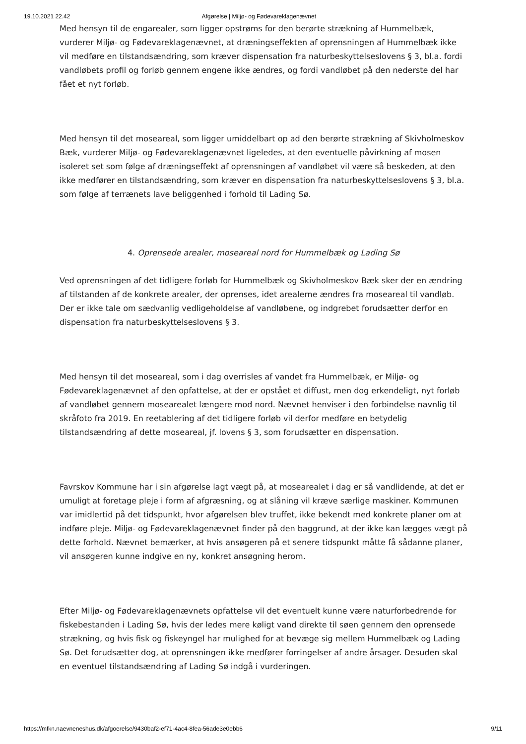19.10.2021 22.42 Afgørelse | Miljø- og Fødevareklagenævnet
Med hensyn til de engarealer, som ligger opstrøms for den berørte strækning af Hummelbæk, vurderer Miljø- og Fødevareklagenævnet, at dræningseffekten af oprensningen af Hummelbæk ikke vil medføre en tilstandsændring, som kræver dispensation fra naturbeskyttelseslovens § 3, bl.a. fordi vandløbets profil og forløb gennem engene ikke ændres, og fordi vandløbet på den nederste del har fået et nyt forløb.
Med hensyn til det moseareal, som ligger umiddelbart op ad den berørte strækning af Skivholmeskov Bæk, vurderer Miljø- og Fødevareklagenævnet ligeledes, at den eventuelle påvirkning af mosen isoleret set som følge af dræningseffekt af oprensningen af vandløbet vil være så beskeden, at den ikke medfører en tilstandsændring, som kræver en dispensation fra naturbeskyttelseslovens § 3, bl.a. som følge af terrænets lave beliggenhed i forhold til Lading Sø.
4. Oprensede arealer, moseareal nord for Hummelbæk og Lading Sø
Ved oprensningen af det tidligere forløb for Hummelbæk og Skivholmeskov Bæk sker der en ændring af tilstanden af de konkrete arealer, der oprenses, idet arealerne ændres fra moseareal til vandløb. Der er ikke tale om sædvanlig vedligeholdelse af vandløbene, og indgrebet forudsætter derfor en dispensation fra naturbeskyttelseslovens § 3.
Med hensyn til det moseareal, som i dag overrisles af vandet fra Hummelbæk, er Miljø- og Fødevareklagenævnet af den opfattelse, at der er opstået et diffust, men dog erkendeligt, nyt forløb af vandløbet gennem mosearealet længere mod nord. Nævnet henviser i den forbindelse navnlig til skråfoto fra 2019. En reetablering af det tidligere forløb vil derfor medføre en betydelig tilstandsændring af dette moseareal, jf. lovens § 3, som forudsætter en dispensation.
Favrskov Kommune har i sin afgørelse lagt vægt på, at mosearealet i dag er så vandlidende, at det er umuligt at foretage pleje i form af afgræsning, og at slåning vil kræve særlige maskiner. Kommunen var imidlertid på det tidspunkt, hvor afgørelsen blev truffet, ikke bekendt med konkrete planer om at indføre pleje. Miljø- og Fødevareklagenævnet finder på den baggrund, at der ikke kan lægges vægt på dette forhold. Nævnet bemærker, at hvis ansøgeren på et senere tidspunkt måtte få sådanne planer, vil ansøgeren kunne indgive en ny, konkret ansøgning herom.
Efter Miljø- og Fødevareklagenævnets opfattelse vil det eventuelt kunne være naturforbedrende for fiskebestanden i Lading Sø, hvis der ledes mere køligt vand direkte til søen gennem den oprensede strækning, og hvis fisk og fiskeyngel har mulighed for at bevæge sig mellem Hummelbæk og Lading Sø. Det forudsætter dog, at oprensningen ikke medfører forringelser af andre årsager. Desuden skal en eventuel tilstandsændring af Lading Sø indgå i vurderingen.
https://mfkn.naevneneshus.dk/afgoerelse/9430baf2-ef71-4ac4-8fea-56ade3e0ebb6 9/11